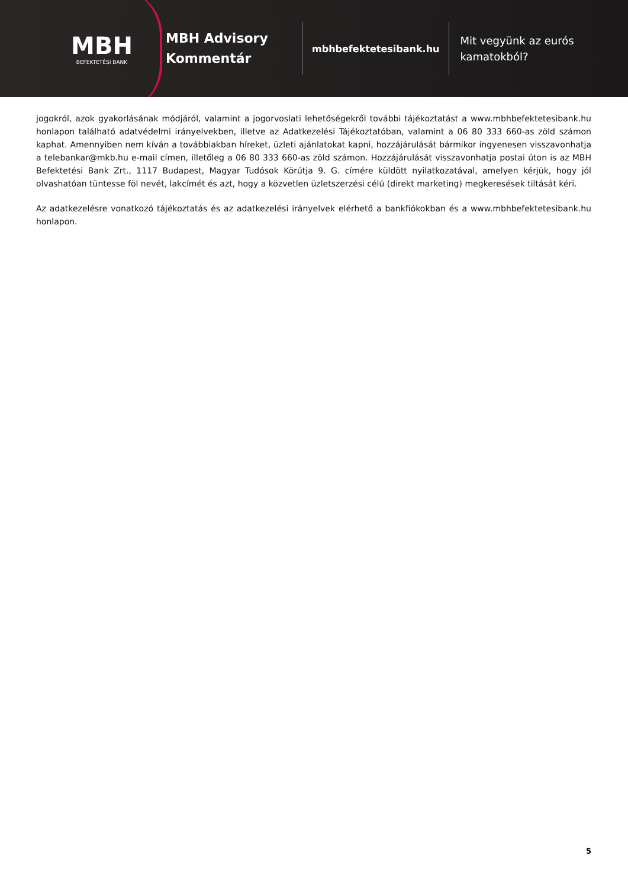MBH
BEFEKTETÉSI BANK
MBH Advisory Kommentár
mbhbefektetesibank.hu
Mit vegyünk az eurós
kamatokból?
jogokról, azok gyakorlásának módjáról, valamint a jogorvoslati lehetőségekről további tájékoztatást a www.mbhbefektetesibank.hu honlapon található adatvédelmi irányelvekben, illetve az Adatkezelési Tájékoztatóban, valamint a 06 80 333 660-as zöld számon kaphat. Amennyiben nem kíván a továbbiakban híreket, üzleti ajánlatokat kapni, hozzájárulását bármikor ingyenesen visszavonhatja a telebankar@mkb.hu e-mail címen, illetőleg a 06 80 333 660-as zöld számon. Hozzájárulását visszavonhatja postai úton is az MBH Befektetési Bank Zrt., 1117 Budapest, Magyar Tudósok Körútja 9. G. címére küldött nyilatkozatával, amelyen kérjük, hogy jól olvashatóan tüntesse föl nevét, lakcímét és azt, hogy a közvetlen üzletszerzési célú (direkt marketing) megkeresések tiltását kéri.
Az adatkezelésre vonatkozó tájékoztatás és az adatkezelési irányelvek elérhető a bankfiókokban és a www.mbhbefektetesibank.hu honlapon.
5